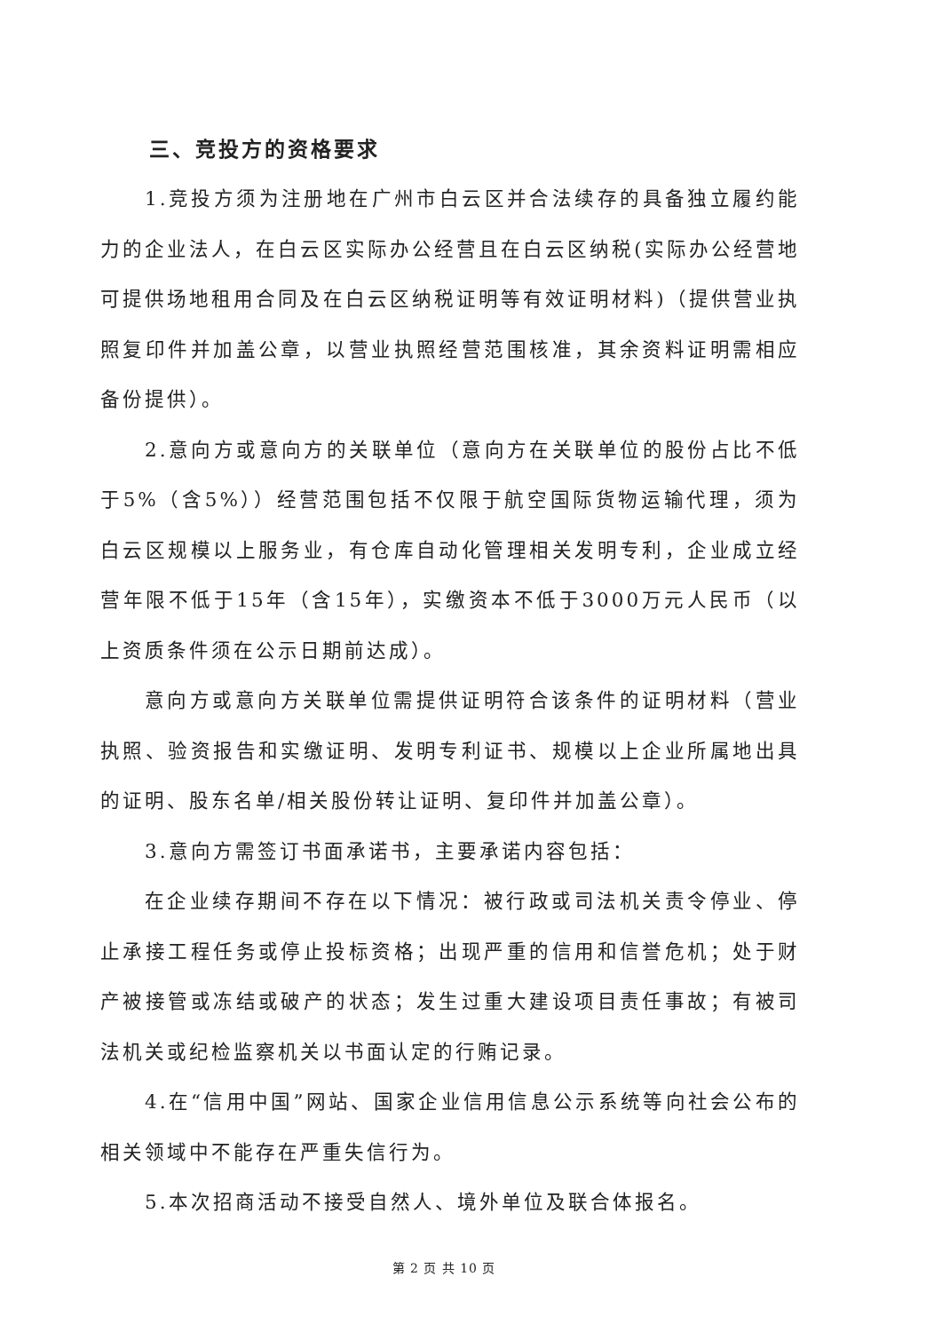三、竞投方的资格要求
1.竞投方须为注册地在广州市白云区并合法续存的具备独立履约能力的企业法人，在白云区实际办公经营且在白云区纳税(实际办公经营地可提供场地租用合同及在白云区纳税证明等有效证明材料)（提供营业执照复印件并加盖公章，以营业执照经营范围核准，其余资料证明需相应备份提供）。
2.意向方或意向方的关联单位（意向方在关联单位的股份占比不低于5%（含5%））经营范围包括不仅限于航空国际货物运输代理，须为白云区规模以上服务业，有仓库自动化管理相关发明专利，企业成立经营年限不低于15年（含15年），实缴资本不低于3000万元人民币（以上资质条件须在公示日期前达成）。
意向方或意向方关联单位需提供证明符合该条件的证明材料（营业执照、验资报告和实缴证明、发明专利证书、规模以上企业所属地出具的证明、股东名单/相关股份转让证明、复印件并加盖公章）。
3.意向方需签订书面承诺书，主要承诺内容包括：
在企业续存期间不存在以下情况：被行政或司法机关责令停业、停止承接工程任务或停止投标资格；出现严重的信用和信誉危机；处于财产被接管或冻结或破产的状态；发生过重大建设项目责任事故；有被司法机关或纪检监察机关以书面认定的行贿记录。
4.在“信用中国”网站、国家企业信用信息公示系统等向社会公布的相关领域中不能存在严重失信行为。
5.本次招商活动不接受自然人、境外单位及联合体报名。
第 2 页 共 10 页